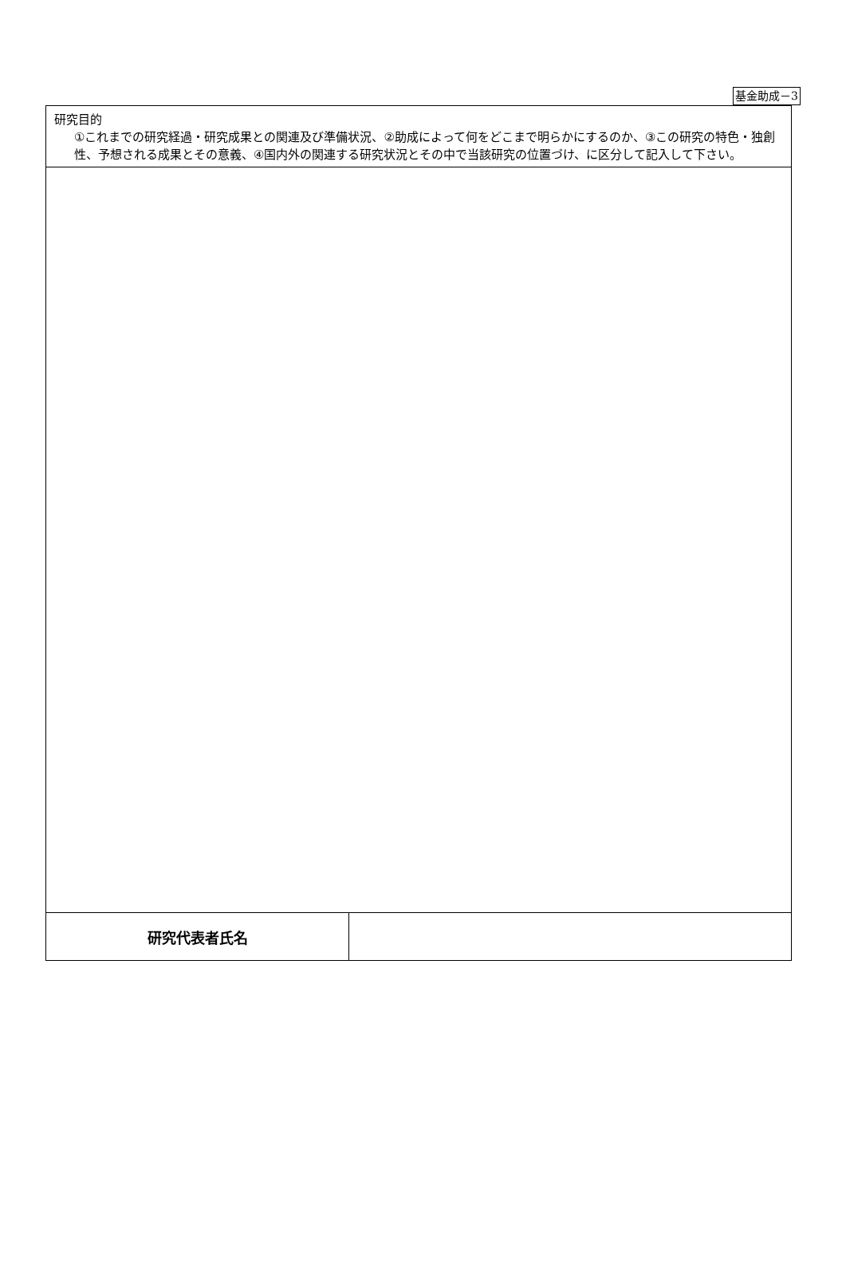基金助成－3
| 研究目的 ①これまでの研究経過・研究成果との関連及び準備状況、②助成によって何をどこまで明らかにするのか、③この研究の特色・独創性、予想される成果とその意義、④国内外の関連する研究状況とその中で当該研究の位置づけ、に区分して記入して下さい。 | |
| 研究代表者氏名 | |